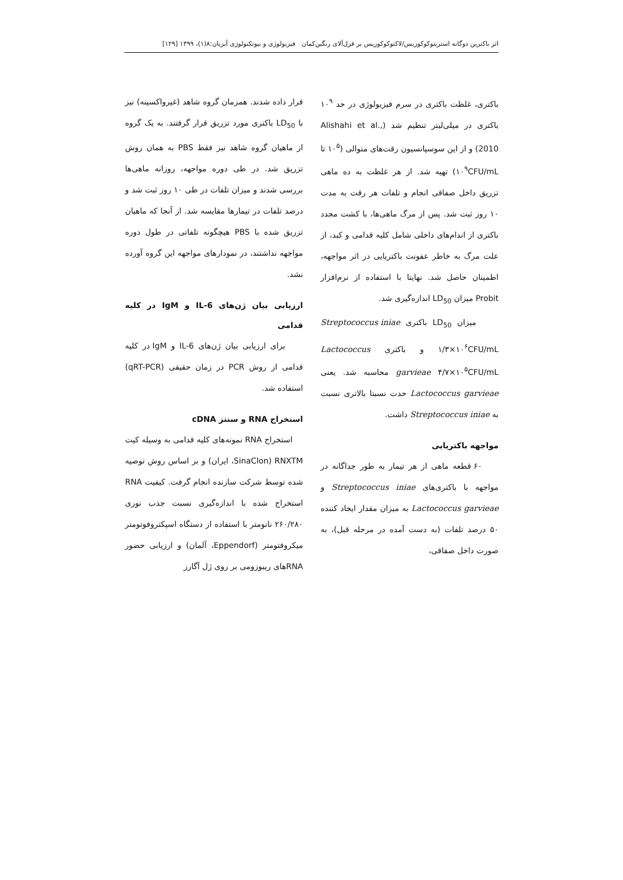اثر باکترین دوگانه استرپتوکوکوزیس/لاکتوکوکوزیس بر قزل‌آلای رنگین‌کمان فیزیولوژی و بیوتکنولوژی آبزیان:۸(۱)، ۱۳۹۹ [۱۲۹]
باکتری، غلظت باکتری در سرم فیزیولوژی در حد ۱۰<sup>۹</sup> باکتری در میلی‌لیتر تنظیم شد (Alishahi et al., 2010) و از این سوسپانسیون رقت‌های متوالی (۱۰<sup>۵</sup> تا ۱۰<sup>۹</sup>CFU/mL) تهیه شد. از هر غلظت به ده ماهی تزریق داخل صفاقی انجام و تلفات هر رقت به مدت ۱۰ روز ثبت شد. پس از مرگ ماهی‌ها، با کشت مجدد باکتری از اندام‌های داخلی شامل کلیه قدامی و کبد، از علت مرگ به خاطر عفونت باکتریایی در اثر مواجهه، اطمینان حاصل شد. نهایتا با استفاده از نرم‌افزار Probit میزان LD<sub>50</sub> اندازه‌گیری شد.
میزان LD<sub>50</sub> باکتری Streptococcus iniae ۱/۳×۱۰<sup>۶</sup>CFU/mL و باکتری Lactococcus garvieae ۴/۷×۱۰<sup>۵</sup>CFU/mL محاسبه شد. یعنی Lactococcus garvieae حدت نسبتا بالاتری نسبت به Streptococcus iniae داشت.
مواجهه باکتریایی
۶۰ قطعه ماهی از هر تیمار به طور جداگانه در مواجهه با باکتری‌های Streptococcus iniae و Lactococcus garvieae به میزان مقدار ایجاد کننده ۵۰ درصد تلفات (به دست آمده در مرحله قبل)، به صورت داخل صفاقی،
قرار داده شدند. همزمان گروه شاهد (غیرواکسینه) نیز با LD<sub>50</sub> باکتری مورد تزریق قرار گرفتند. به یک گروه از ماهیان گروه شاهد نیز فقط PBS به همان روش تزریق شد. در طی دوره مواجهه، روزانه ماهی‌ها بررسی شدند و میزان تلفات در طی ۱۰ روز ثبت شد و درصد تلفات در تیمارها مقایسه شد. از آنجا که ماهیان تزریق شده با PBS هیچگونه تلفاتی در طول دوره مواجهه نداشتند، در نمودارهای مواجهه این گروه آورده نشد.
ارزیابی بیان ژن‌های IL-6 و IgM در کلیه قدامی
برای ارزیابی بیان ژن‌های IL-6 و IgM در کلیه قدامی از روش PCR در زمان حقیقی (qRT-PCR) استفاده شد.
استخراج RNA و سنتز cDNA
استخراج RNA نمونه‌های کلیه قدامی به وسیله کیت RNXTM (SinaClon، ایران) و بر اساس روش توصیه شده توسط شرکت سازنده انجام گرفت. کیفیت RNA استخراج شده با اندازه‌گیری نسبت جذب نوری ۲۶۰/۲۸۰ نانومتر با استفاده از دستگاه اسپکتروفوتومتر میکروفتومتر (Eppendorf، آلمان) و ارزیابی حضور RNAهای ریبوزومی بر روی ژل آگارز